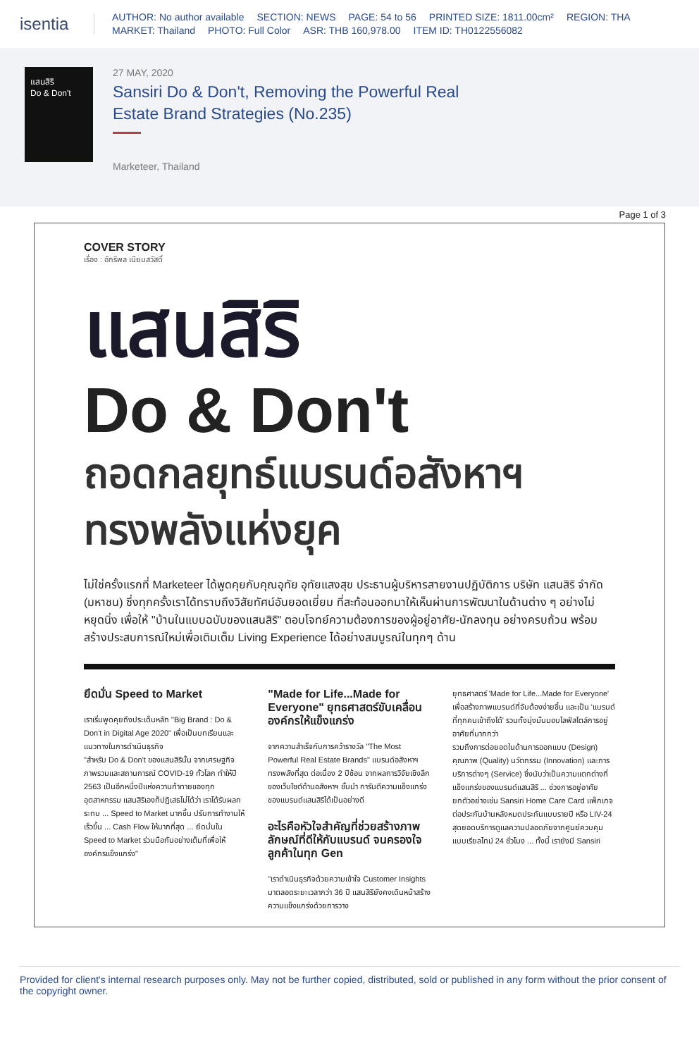isentia
AUTHOR: No author available SECTION: NEWS PAGE: 54 to 56 PRINTED SIZE: 1811.00cm² REGION: THA
MARKET: Thailand PHOTO: Full Color ASR: THB 160,978.00 ITEM ID: TH0122556082
แสนสิริ
Do & Don't
27 MAY, 2020
Sansiri Do & Don't, Removing the Powerful Real Estate Brand Strategies (No.235)
Marketeer, Thailand
Page 1 of 3
COVER STORY
เรื่อง : อักริพล เนียมสวัสดิ์
แสนสิริ
Do & Don't
ถอดกลยุทธ์แบรนด์อสังหาฯ
ทรงพลังแห่งยุค
ไม่ใช่ครั้งแรกที่ Marketeer ได้พูดคุยกับคุณอุทัย อุทัยแสงสุข ประธานผู้บริหารสายงานปฏิบัติการ บริษัท แสนสิริ จำกัด (มหาชน) ซึ่งทุกครั้งเราได้ทราบถึงวิสัยทัศน์อันยอดเยี่ยม ที่สะท้อนออกมาให้เห็นผ่านการพัฒนาในด้านต่าง ๆ อย่างไม่หยุดนิ่ง เพื่อให้ "บ้านในแบบฉบับของแสนสิริ" ตอบโจทย์ความต้องการของผู้อยู่อาศัย-นักลงทุน อย่างครบถ้วน พร้อมสร้างประสบการณ์ใหม่เพื่อเติมเต็ม Living Experience ได้อย่างสมบูรณ์ในทุกๆ ด้าน
ยึดมั่น Speed to Market
เราเริ่มพูดคุยถึงประเด็นหลัก "Big Brand : Do & Don't in Digital Age 2020" เพื่อเป็นบทเรียนและแนวทางในการดำเนินธุรกิจ
"สำหรับ Do & Don't ของแสนสิรินั้น จากเศรษฐกิจภาพรวมและสถานการณ์ COVID-19 ทั่วโลก ทำให้ปี 2563 เป็นอีกหนึ่งปีแห่งความท้าทายของทุกอุตสาหกรรม แสนสิริเองก็ปฏิเสธไม่ได้ว่า เราได้รับผลกระทบ ... Speed to Market มากขึ้น ปรับการทำงานให้เร็วขึ้น ... Cash Flow ให้มากที่สุด ... ยึดมั่นใน Speed to Market ร่วมมือกันอย่างเต็มที่เพื่อให้องค์กรแข็งแกร่ง"
"Made for Life...Made for Everyone" ยุทธศาสตร์ขับเคลื่อนองค์กรให้แข็งแกร่ง
จากความสำเร็จกับการคว้ารางวัล "The Most Powerful Real Estate Brands" แบรนด์อสังหาฯ ทรงพลังที่สุด ต่อเนื่อง 2 ปีซ้อน จากผลการวิจัยเชิงลึกของเว็บไซต์ด้านอสังหาฯ ชั้นนำ การันตีความแข็งแกร่งของแบรนด์แสนสิริได้เป็นอย่างดี
อะไรคือหัวใจสำคัญที่ช่วยสร้างภาพลักษณ์ที่ดีให้กับแบรนด์ จนครองใจลูกค้าในทุก Gen
"เราดำเนินธุรกิจด้วยความเข้าใจ Customer Insights มาตลอดระยะเวลากว่า 36 ปี แสนสิริยังคงเดินหน้าสร้างความแข็งแกร่งด้วยการวาง
ยุทธศาสตร์ 'Made for Life...Made for Everyone' เพื่อสร้างภาพแบรนด์ที่จับต้องง่ายขึ้น และเป็น 'แบรนด์ที่ทุกคนเข้าถึงได้' รวมทั้งมุ่งมั่นมอบไลฟ์สไตล์การอยู่อาศัยที่มากกว่า
รวมถึงการต่อยอดในด้านการออกแบบ (Design) คุณภาพ (Quality) นวัตกรรม (Innovation) และการบริการต่างๆ (Service) ซึ่งนับว่าเป็นความแตกต่างที่แข็งแกร่งของแบรนด์แสนสิริ ... ช่วงการอยู่อาศัย
ยกตัวอย่างเช่น Sansiri Home Care Card แพ็กเกจต่อประกันบ้านหลังหมดประกันแบบรายปี หรือ LIV-24 สุดยอดบริการดูแลความปลอดภัยจากศูนย์ควบคุมแบบเรียลไทม์ 24 ชั่วโมง ... ทั้งนี้ เรายังมี Sansiri
Provided for client's internal research purposes only. May not be further copied, distributed, sold or published in any form without the prior consent of the copyright owner.